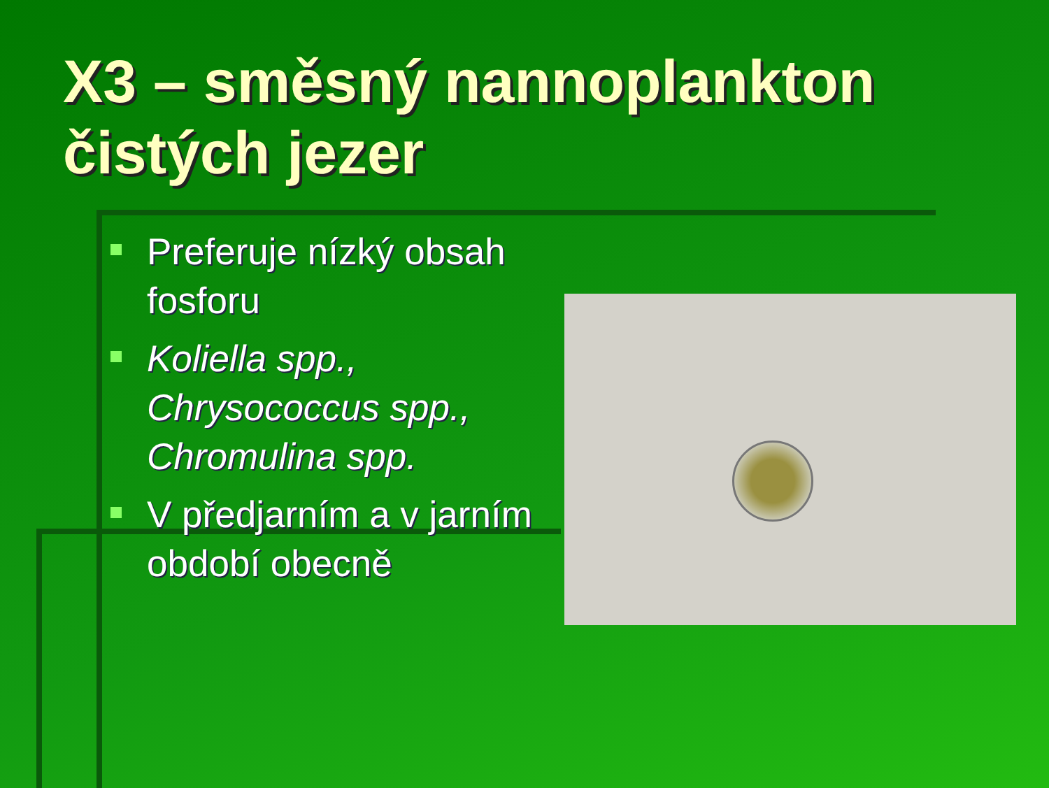X3 – směsný nannoplankton čistých jezer
Preferuje nízký obsah fosforu
Koliella spp., Chrysococcus spp., Chromulina spp.
V předjarním a v jarním období obecně